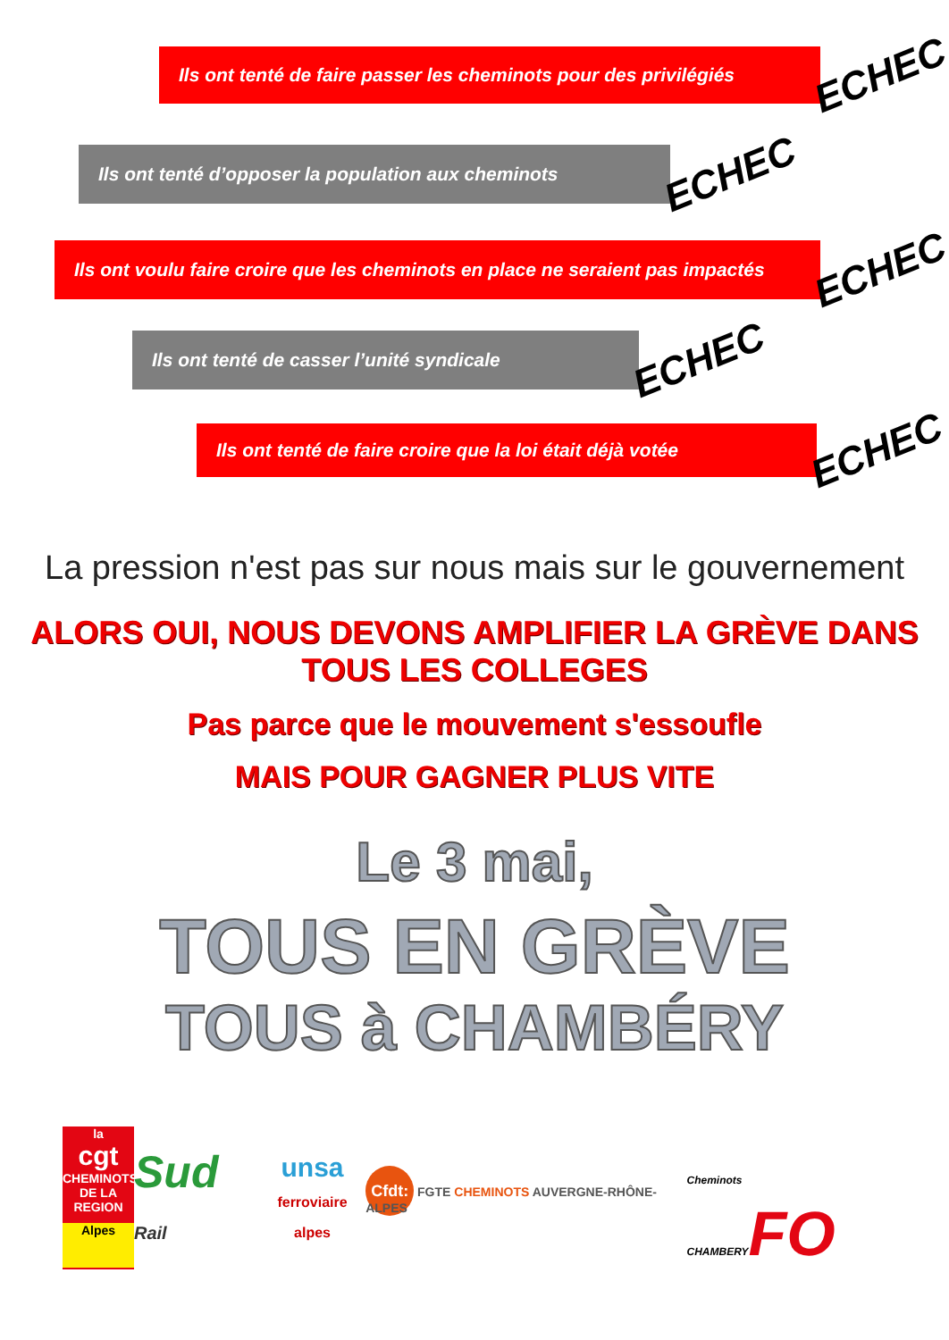Ils ont tenté de faire passer les cheminots pour des privilégiés
ECHEC
Ils ont tenté d’opposer la population aux cheminots
ECHEC
Ils ont voulu faire croire que les cheminots en place ne seraient pas impactés
ECHEC
Ils ont tenté de casser l’unité syndicale
ECHEC
Ils ont tenté de faire croire que la loi était déjà votée
ECHEC
La pression n'est pas sur nous mais sur le gouvernement
ALORS OUI, NOUS DEVONS AMPLIFIER LA GRÈVE DANS TOUS LES COLLEGES
Pas parce que le mouvement s'essoufle
MAIS POUR GAGNER PLUS VITE
Le 3 mai,
TOUS EN GRÈVE
TOUS à CHAMBÉRY
la
cgt
CHEMINOTS DE LA REGION
Alpes
Sud Rail
unsa
ferroviaire alpes
Cfdt: FGTE CHEMINOTS AUVERGNE-RHÔNE-ALPES
Cheminots CHAMBERYFO